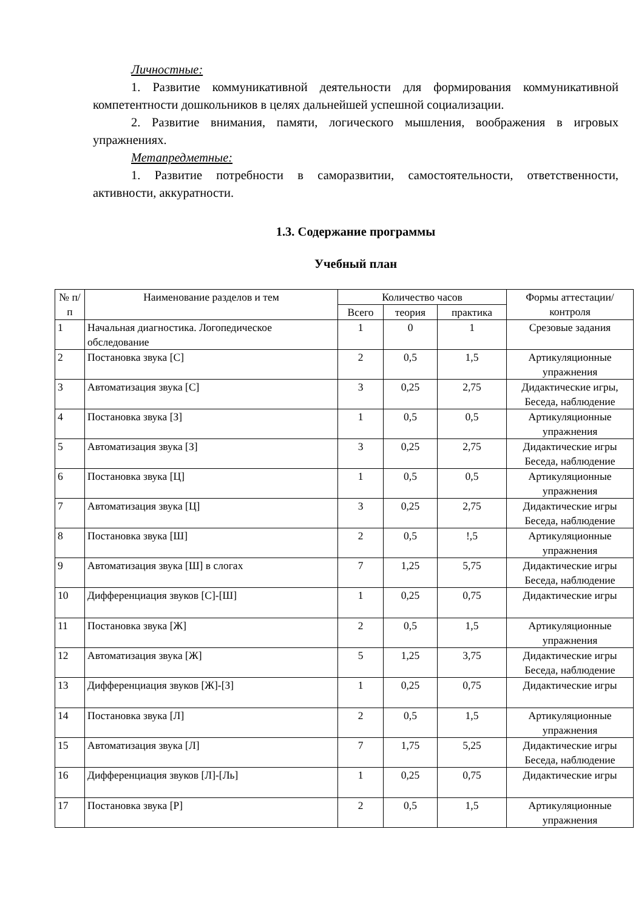Личностные:
1. Развитие коммуникативной деятельности для формирования коммуникативной компетентности дошкольников в целях дальнейшей успешной социализации.
2. Развитие внимания, памяти, логического мышления, воображения в игровых упражнениях.
Метапредметные:
1. Развитие потребности в саморазвитии, самостоятельности, ответственности, активности, аккуратности.
1.3. Содержание программы
Учебный план
| № п/п | Наименование разделов и тем | Количество часов | | | Формы аттестации/контроля |
| --- | --- | --- | --- | --- | --- |
| | | Всего | теория | практика | |
| 1 | Начальная диагностика. Логопедическое обследование | 1 | 0 | 1 | Срезовые задания |
| 2 | Постановка звука [С] | 2 | 0,5 | 1,5 | Артикуляционные упражнения |
| 3 | Автоматизация звука [С] | 3 | 0,25 | 2,75 | Дидактические игры, Беседа, наблюдение |
| 4 | Постановка звука [З] | 1 | 0,5 | 0,5 | Артикуляционные упражнения |
| 5 | Автоматизация звука [З] | 3 | 0,25 | 2,75 | Дидактические игры Беседа, наблюдение |
| 6 | Постановка звука [Ц] | 1 | 0,5 | 0,5 | Артикуляционные упражнения |
| 7 | Автоматизация звука [Ц] | 3 | 0,25 | 2,75 | Дидактические игры Беседа, наблюдение |
| 8 | Постановка звука [Ш] | 2 | 0,5 | !,5 | Артикуляционные упражнения |
| 9 | Автоматизация звука [Ш] в слогах | 7 | 1,25 | 5,75 | Дидактические игры Беседа, наблюдение |
| 10 | Дифференциация звуков [С]-[Ш] | 1 | 0,25 | 0,75 | Дидактические игры |
| 11 | Постановка звука [Ж] | 2 | 0,5 | 1,5 | Артикуляционные упражнения |
| 12 | Автоматизация звука [Ж] | 5 | 1,25 | 3,75 | Дидактические игры Беседа, наблюдение |
| 13 | Дифференциация звуков [Ж]-[З] | 1 | 0,25 | 0,75 | Дидактические игры |
| 14 | Постановка звука [Л] | 2 | 0,5 | 1,5 | Артикуляционные упражнения |
| 15 | Автоматизация звука [Л] | 7 | 1,75 | 5,25 | Дидактические игры Беседа, наблюдение |
| 16 | Дифференциация звуков [Л]-[Ль] | 1 | 0,25 | 0,75 | Дидактические игры |
| 17 | Постановка звука [Р] | 2 | 0,5 | 1,5 | Артикуляционные упражнения |